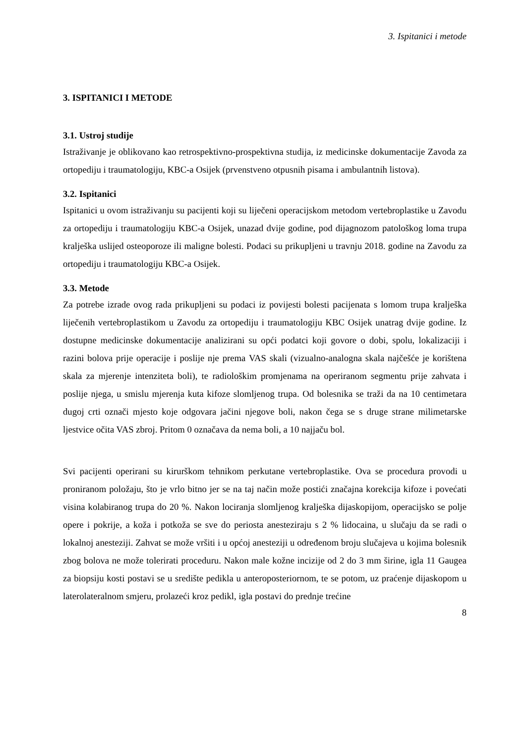3. Ispitanici i metode
3. ISPITANICI I METODE
3.1. Ustroj studije
Istraživanje je oblikovano kao retrospektivno-prospektivna studija, iz medicinske dokumentacije Zavoda za ortopediju i traumatologiju, KBC-a Osijek (prvenstveno otpusnih pisama i ambulantnih listova).
3.2. Ispitanici
Ispitanici u ovom istraživanju su pacijenti koji su liječeni operacijskom metodom vertebroplastike u Zavodu za ortopediju i traumatologiju KBC-a Osijek, unazad dvije godine, pod dijagnozom patološkog loma trupa kralješka uslijed osteoporoze ili maligne bolesti. Podaci su prikupljeni u travnju 2018. godine na Zavodu za ortopediju i traumatologiju KBC-a Osijek.
3.3. Metode
Za potrebe izrade ovog rada prikupljeni su podaci iz povijesti bolesti pacijenata s lomom trupa kralješka liječenih vertebroplastikom u Zavodu za ortopediju i traumatologiju KBC Osijek unatrag dvije godine. Iz dostupne medicinske dokumentacije analizirani su opći podatci koji govore o dobi, spolu, lokalizaciji i razini bolova prije operacije i poslije nje prema VAS skali (vizualno-analogna skala najčešće je korištena skala za mjerenje intenziteta boli), te radiološkim promjenama na operiranom segmentu prije zahvata i poslije njega, u smislu mjerenja kuta kifoze slomljenog trupa. Od bolesnika se traži da na 10 centimetara dugoj crti označi mjesto koje odgovara jačini njegove boli, nakon čega se s druge strane milimetarske ljestvice očita VAS zbroj. Pritom 0 označava da nema boli, a 10 najjaču bol.
Svi pacijenti operirani su kirurškom tehnikom perkutane vertebroplastike. Ova se procedura provodi u proniranom položaju, što je vrlo bitno jer se na taj način može postići značajna korekcija kifoze i povećati visina kolabiranog trupa do 20 %. Nakon lociranja slomljenog kralješka dijaskopijom, operacijsko se polje opere i pokrije, a koža i potkoža se sve do periosta anesteziraju s 2 % lidocaina, u slučaju da se radi o lokalnoj anesteziji. Zahvat se može vršiti i u općoj anesteziji u određenom broju slučajeva u kojima bolesnik zbog bolova ne može tolerirati proceduru. Nakon male kožne incizije od 2 do 3 mm širine, igla 11 Gaugea za biopsiju kosti postavi se u središte pedikla u anteroposteriornom, te se potom, uz praćenje dijaskopom u laterolateralnom smjeru, prolazeći kroz pedikl, igla postavi do prednje trećine
8